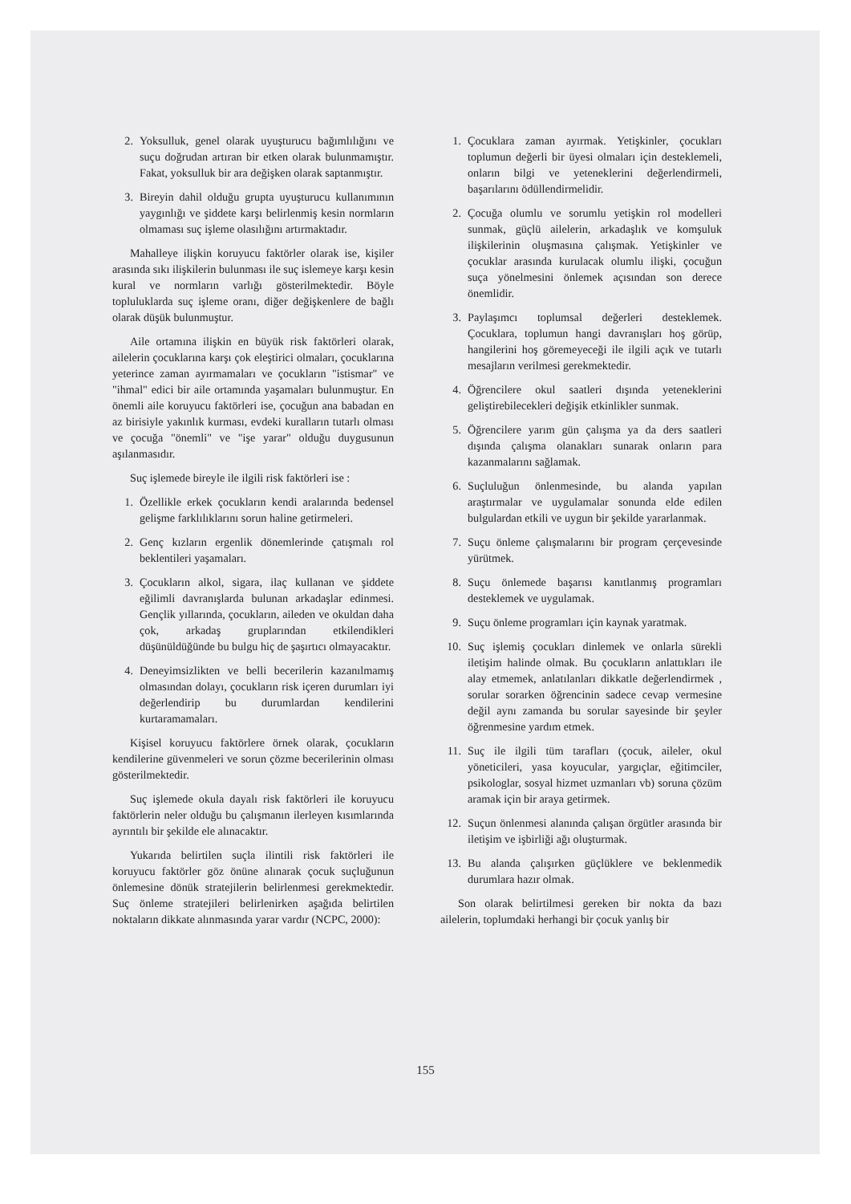2. Yoksulluk, genel olarak uyuşturucu bağımlılığını ve suçu doğrudan artıran bir etken olarak bulunmamıştır. Fakat, yoksulluk bir ara değişken olarak saptanmıştır.
3. Bireyin dahil olduğu grupta uyuşturucu kullanımının yaygınlığı ve şiddete karşı belirlenmiş kesin normların olmaması suç işleme olasılığını artırmaktadır.
Mahalleye ilişkin koruyucu faktörler olarak ise, kişiler arasında sıkı ilişkilerin bulunması ile suç islemeye karşı kesin kural ve normların varlığı gösterilmektedir. Böyle topluluklarda suç işleme oranı, diğer değişkenlere de bağlı olarak düşük bulunmuştur.
Aile ortamına ilişkin en büyük risk faktörleri olarak, ailelerin çocuklarına karşı çok eleştirici olmaları, çocuklarına yeterince zaman ayırmamaları ve çocukların "istismar" ve "ihmal" edici bir aile ortamında yaşamaları bulunmuştur. En önemli aile koruyucu faktörleri ise, çocuğun ana babadan en az birisiyle yakınlık kurması, evdeki kuralların tutarlı olması ve çocuğa "önemli" ve "işe yarar" olduğu duygusunun aşılanmasıdır.
Suç işlemede bireyle ile ilgili risk faktörleri ise :
1. Özellikle erkek çocukların kendi aralarında bedensel gelişme farklılıklarını sorun haline getirmeleri.
2. Genç kızların ergenlik dönemlerinde çatışmalı rol beklentileri yaşamaları.
3. Çocukların alkol, sigara, ilaç kullanan ve şiddete eğilimli davranışlarda bulunan arkadaşlar edinmesi. Gençlik yıllarında, çocukların, aileden ve okuldan daha çok, arkadaş gruplarından etkilendikleri düşünüldüğünde bu bulgu hiç de şaşırtıcı olmayacaktır.
4. Deneyimsizlikten ve belli becerilerin kazanılmamış olmasından dolayı, çocukların risk içeren durumları iyi değerlendirip bu durumlardan kendilerini kurtaramamaları.
Kişisel koruyucu faktörlere örnek olarak, çocukların kendilerine güvenmeleri ve sorun çözme becerilerinin olması gösterilmektedir.
Suç işlemede okula dayalı risk faktörleri ile koruyucu faktörlerin neler olduğu bu çalışmanın ilerleyen kısımlarında ayrıntılı bir şekilde ele alınacaktır.
Yukarıda belirtilen suçla ilintili risk faktörleri ile koruyucu faktörler göz önüne alınarak çocuk suçluğunun önlemesine dönük stratejilerin belirlenmesi gerekmektedir. Suç önleme stratejileri belirlenirken aşağıda belirtilen noktaların dikkate alınmasında yarar vardır (NCPC, 2000):
1. Çocuklara zaman ayırmak. Yetişkinler, çocukları toplumun değerli bir üyesi olmaları için desteklemeli, onların bilgi ve yeteneklerini değerlendirmeli, başarılarını ödüllendirmelidir.
2. Çocuğa olumlu ve sorumlu yetişkin rol modelleri sunmak, güçlü ailelerin, arkadaşlık ve komşuluk ilişkilerinin oluşmasına çalışmak. Yetişkinler ve çocuklar arasında kurulacak olumlu ilişki, çocuğun suça yönelmesini önlemek açısından son derece önemlidir.
3. Paylaşımcı toplumsal değerleri desteklemek. Çocuklara, toplumun hangi davranışları hoş görüp, hangilerini hoş göremeyeceği ile ilgili açık ve tutarlı mesajların verilmesi gerekmektedir.
4. Öğrencilere okul saatleri dışında yeteneklerini geliştirebilecekleri değişik etkinlikler sunmak.
5. Öğrencilere yarım gün çalışma ya da ders saatleri dışında çalışma olanakları sunarak onların para kazanmalarını sağlamak.
6. Suçluluğun önlenmesinde, bu alanda yapılan araştırmalar ve uygulamalar sonunda elde edilen bulgulardan etkili ve uygun bir şekilde yararlanmak.
7. Suçu önleme çalışmalarını bir program çerçevesinde yürütmek.
8. Suçu önlemede başarısı kanıtlanmış programları desteklemek ve uygulamak.
9. Suçu önleme programları için kaynak yaratmak.
10. Suç işlemiş çocukları dinlemek ve onlarla sürekli iletişim halinde olmak. Bu çocukların anlattıkları ile alay etmemek, anlatılanları dikkatle değerlendirmek , sorular sorarken öğrencinin sadece cevap vermesine değil aynı zamanda bu sorular sayesinde bir şeyler öğrenmesine yardım etmek.
11. Suç ile ilgili tüm tarafları (çocuk, aileler, okul yöneticileri, yasa koyucular, yargıçlar, eğitimciler, psikologlar, sosyal hizmet uzmanları vb) soruna çözüm aramak için bir araya getirmek.
12. Suçun önlenmesi alanında çalışan örgütler arasında bir iletişim ve işbirliği ağı oluşturmak.
13. Bu alanda çalışırken güçlüklere ve beklenmedik durumlara hazır olmak.
Son olarak belirtilmesi gereken bir nokta da bazı ailelerin, toplumdaki herhangi bir çocuk yanlış bir
155